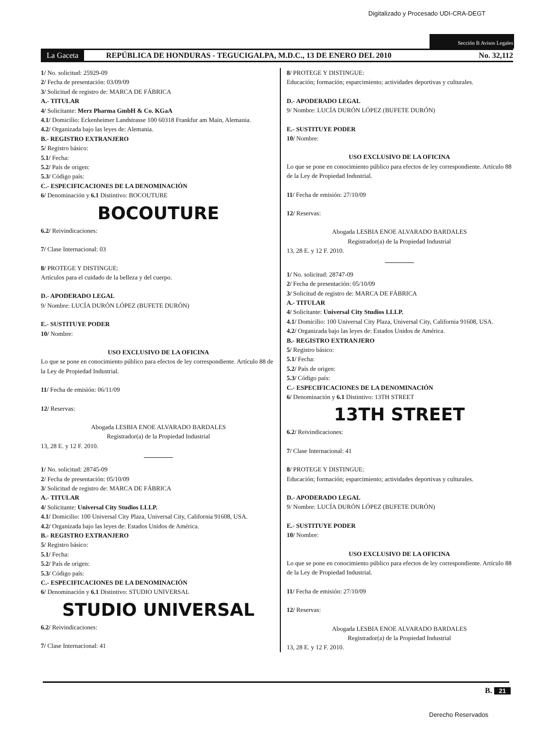Digitalizado y Procesado UDI-CRA-DEGT
Sección B Avisos Legales
La Gaceta REPÚBLICA DE HONDURAS - TEGUCIGALPA, M.D.C., 13 DE ENERO DEL 2010 No. 32,112
1/ No. solicitud: 25929-09
2/ Fecha de presentación: 03/09/09
3/ Solicitud de registro de: MARCA DE FÁBRICA
A.- TITULAR
4/ Solicitante: Merz Pharma GmbH & Co. KGaA
4.1/ Domicilio: Eckenheimer Landstrasse 100 60318 Frankfur am Main, Alemania.
4.2/ Organizada bajo las leyes de: Alemania.
B.- REGISTRO EXTRANJERO
5/ Registro básico:
5.1/ Fecha:
5.2/ País de origen:
5.3/ Código país:
C.- ESPECIFICACIONES DE LA DENOMINACIÓN
6/ Denominación y 6.1 Distintivo: BOCOUTURE
BOCOUTURE
6.2/ Reivindicaciones:
7/ Clase Internacional: 03
8/ PROTEGE Y DISTINGUE:
Artículos para el cuidado de la belleza y del cuerpo.
D.- APODERADO LEGAL
9/ Nombre: LUCÍA DURÓN LÓPEZ (BUFETE DURÓN)
E.- SUSTITUYE PODER
10/ Nombre:
USO EXCLUSIVO DE LA OFICINA
Lo que se pone en conocimiento público para efectos de ley correspondiente. Artículo 88 de la Ley de Propiedad Industrial.
11/ Fecha de emisión: 06/11/09
12/ Reservas:
Abogada LESBIA ENOE ALVARADO BARDALES
Registrador(a) de la Propiedad Industrial
13, 28 E. y 12 F. 2010.
1/ No. solicitud: 28745-09
2/ Fecha de presentación: 05/10/09
3/ Solicitud de registro de: MARCA DE FÁBRICA
A.- TITULAR
4/ Solicitante: Universal City Studios LLLP.
4.1/ Domicilio: 100 Universal City Plaza, Universal City, California 91608, USA.
4.2/ Organizada bajo las leyes de: Estados Unidos de América.
B.- REGISTRO EXTRANJERO
5/ Registro básico:
5.1/ Fecha:
5.2/ País de origen:
5.3/ Código país:
C.- ESPECIFICACIONES DE LA DENOMINACIÓN
6/ Denominación y 6.1 Distintivo: STUDIO UNIVERSAL
STUDIO UNIVERSAL
6.2/ Reivindicaciones:
7/ Clase Internacional: 41
8/ PROTEGE Y DISTINGUE:
Educación; formación; esparcimiento; actividades deportivas y culturales.
D.- APODERADO LEGAL
9/ Nombre: LUCÍA DURÓN LÓPEZ (BUFETE DURÓN)
E.- SUSTITUYE PODER
10/ Nombre:
USO EXCLUSIVO DE LA OFICINA
Lo que se pone en conocimiento público para efectos de ley correspondiente. Artículo 88 de la Ley de Propiedad Industrial.
11/ Fecha de emisión: 27/10/09
12/ Reservas:
Abogada LESBIA ENOE ALVARADO BARDALES
Registrador(a) de la Propiedad Industrial
13, 28 E. y 12 F. 2010.
1/ No. solicitud: 28747-09
2/ Fecha de presentación: 05/10/09
3/ Solicitud de registro de: MARCA DE FÁBRICA
A.- TITULAR
4/ Solicitante: Universal City Studios LLLP.
4.1/ Domicilio: 100 Universal City Plaza, Universal City, California 91608, USA.
4.2/ Organizada bajo las leyes de: Estados Unidos de América.
B.- REGISTRO EXTRANJERO
5/ Registro básico:
5.1/ Fecha:
5.2/ País de origen:
5.3/ Código país:
C.- ESPECIFICACIONES DE LA DENOMINACIÓN
6/ Denominación y 6.1 Distintivo: 13TH STREET
13TH STREET
6.2/ Reivindicaciones:
7/ Clase Internacional: 41
8/ PROTEGE Y DISTINGUE:
Educación; formación; esparcimiento; actividades deportivas y culturales.
D.- APODERADO LEGAL
9/ Nombre: LUCÍA DURÓN LÓPEZ (BUFETE DURÓN)
E.- SUSTITUYE PODER
10/ Nombre:
USO EXCLUSIVO DE LA OFICINA
Lo que se pone en conocimiento público para efectos de ley correspondiente. Artículo 88 de la Ley de Propiedad Industrial.
11/ Fecha de emisión: 27/10/09
12/ Reservas:
Abogada LESBIA ENOE ALVARADO BARDALES
Registrador(a) de la Propiedad Industrial
13, 28 E. y 12 F. 2010.
B. 21
Derecho Reservados